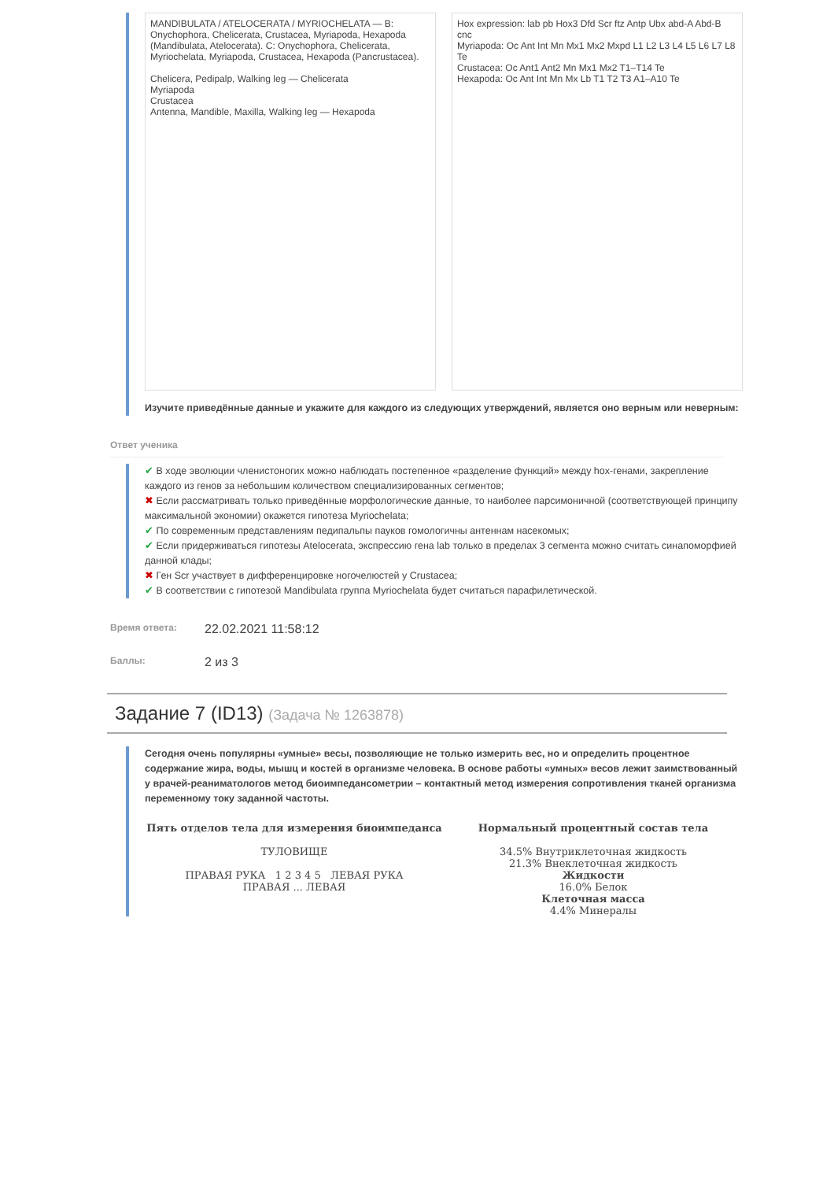MANDIBULATA / ATELOCERATA / MYRIOCHELATA — B: Onychophora, Chelicerata, Crustacea, Myriapoda, Hexapoda (Mandibulata, Atelocerata). C: Onychophora, Chelicerata, Myriochelata, Myriapoda, Crustacea, Hexapoda (Pancrustacea).
Chelicera, Pedipalp, Walking leg — Chelicerata
Myriapoda
Crustacea
Antenna, Mandible, Maxilla, Walking leg — Hexapoda
Hox expression: lab pb Hox3 Dfd Scr ftz Antp Ubx abd-A Abd-B cnc
Myriapoda: Oc Ant Int Mn Mx1 Mx2 Mxpd L1 L2 L3 L4 L5 L6 L7 L8 Te
Crustacea: Oc Ant1 Ant2 Mn Mx1 Mx2 T1–T14 Te
Hexapoda: Oc Ant Int Mn Mx Lb T1 T2 T3 A1–A10 Te
Изучите приведённые данные и укажите для каждого из следующих утверждений, является оно верным или неверным:
Ответ ученика
✔ В ходе эволюции членистоногих можно наблюдать постепенное «разделение функций» между hox-генами, закрепление каждого из генов за небольшим количеством специализированных сегментов;
✖ Если рассматривать только приведённые морфологические данные, то наиболее парсимоничной (соответствующей принципу максимальной экономии) окажется гипотеза Myriochelata;
✔ По современным представлениям педипальпы пауков гомологичны антеннам насекомых;
✔ Если придерживаться гипотезы Atelocerata, экспрессию гена lab только в пределах 3 сегмента можно считать синапоморфией данной клады;
✖ Ген Scr участвует в дифференцировке ногочелюстей у Crustacea;
✔ В соответствии с гипотезой Mandibulata группа Myriochelata будет считаться парафилетической.
Время ответа: 22.02.2021 11:58:12
Баллы: 2 из 3
Задание 7 (ID13) (Задача № 1263878)
Сегодня очень популярны «умные» весы, позволяющие не только измерить вес, но и определить процентное содержание жира, воды, мышц и костей в организме человека. В основе работы «умных» весов лежит заимствованный у врачей-реаниматологов метод биоимпедансометрии – контактный метод измерения сопротивления тканей организма переменному току заданной частоты.
Пять отделов тела для измерения биоимпеданса
ТУЛОВИЩЕ
ПРАВАЯ РУКА 1 2 3 4 5 ЛЕВАЯ РУКА
ПРАВАЯ ... ЛЕВАЯ
Нормальный процентный состав тела
34.5% Внутриклеточная жидкость
21.3% Внеклеточная жидкость
Жидкости
16.0% Белок
Клеточная масса
4.4% Минералы